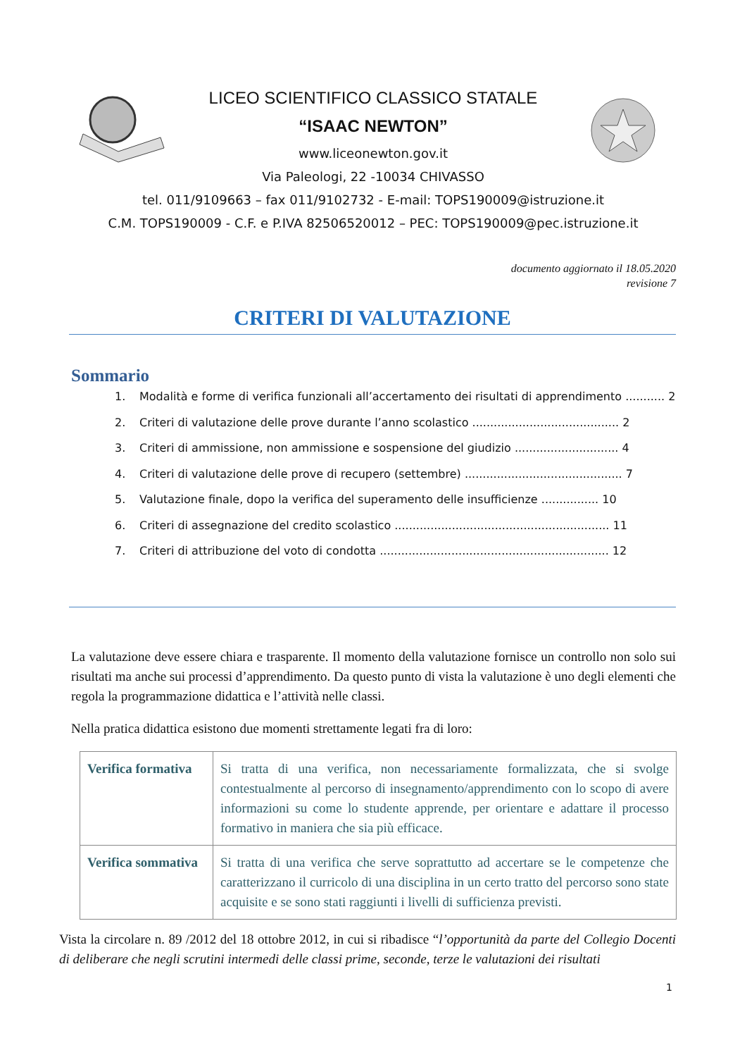LICEO SCIENTIFICO CLASSICO STATALE
“ISAAC NEWTON”
www.liceonewton.gov.it
Via Paleologi, 22 -10034 CHIVASSO
tel. 011/9109663 – fax 011/9102732 - E-mail: TOPS190009@istruzione.it
C.M. TOPS190009 - C.F. e P.IVA 82506520012 – PEC: TOPS190009@pec.istruzione.it
documento aggiornato il 18.05.2020
revisione 7
CRITERI DI VALUTAZIONE
Sommario
1. Modalità e forme di verifica funzionali all’accertamento dei risultati di apprendimento ........... 2
2. Criteri di valutazione delle prove durante l’anno scolastico ......................................... 2
3. Criteri di ammissione, non ammissione e sospensione del giudizio ............................. 4
4. Criteri di valutazione delle prove di recupero (settembre) ............................................ 7
5. Valutazione finale, dopo la verifica del superamento delle insufficienze ................ 10
6. Criteri di assegnazione del credito scolastico ............................................................ 11
7. Criteri di attribuzione del voto di condotta ................................................................ 12
La valutazione deve essere chiara e trasparente. Il momento della valutazione fornisce un controllo non solo sui risultati ma anche sui processi d’apprendimento. Da questo punto di vista la valutazione è uno degli elementi che regola la programmazione didattica e l’attività nelle classi.
Nella pratica didattica esistono due momenti strettamente legati fra di loro:
| Verifica formativa | Si tratta di una verifica, non necessariamente formalizzata, che si svolge contestualmente al percorso di insegnamento/apprendimento con lo scopo di avere informazioni su come lo studente apprende, per orientare e adattare il processo formativo in maniera che sia più efficace. |
| Verifica sommativa | Si tratta di una verifica che serve soprattutto ad accertare se le competenze che caratterizzano il curricolo di una disciplina in un certo tratto del percorso sono state acquisite e se sono stati raggiunti i livelli di sufficienza previsti. |
Vista la circolare n. 89 /2012 del 18 ottobre 2012, in cui si ribadisce “l’opportunità da parte del Collegio Docenti di deliberare che negli scrutini intermedi delle classi prime, seconde, terze le valutazioni dei risultati
1